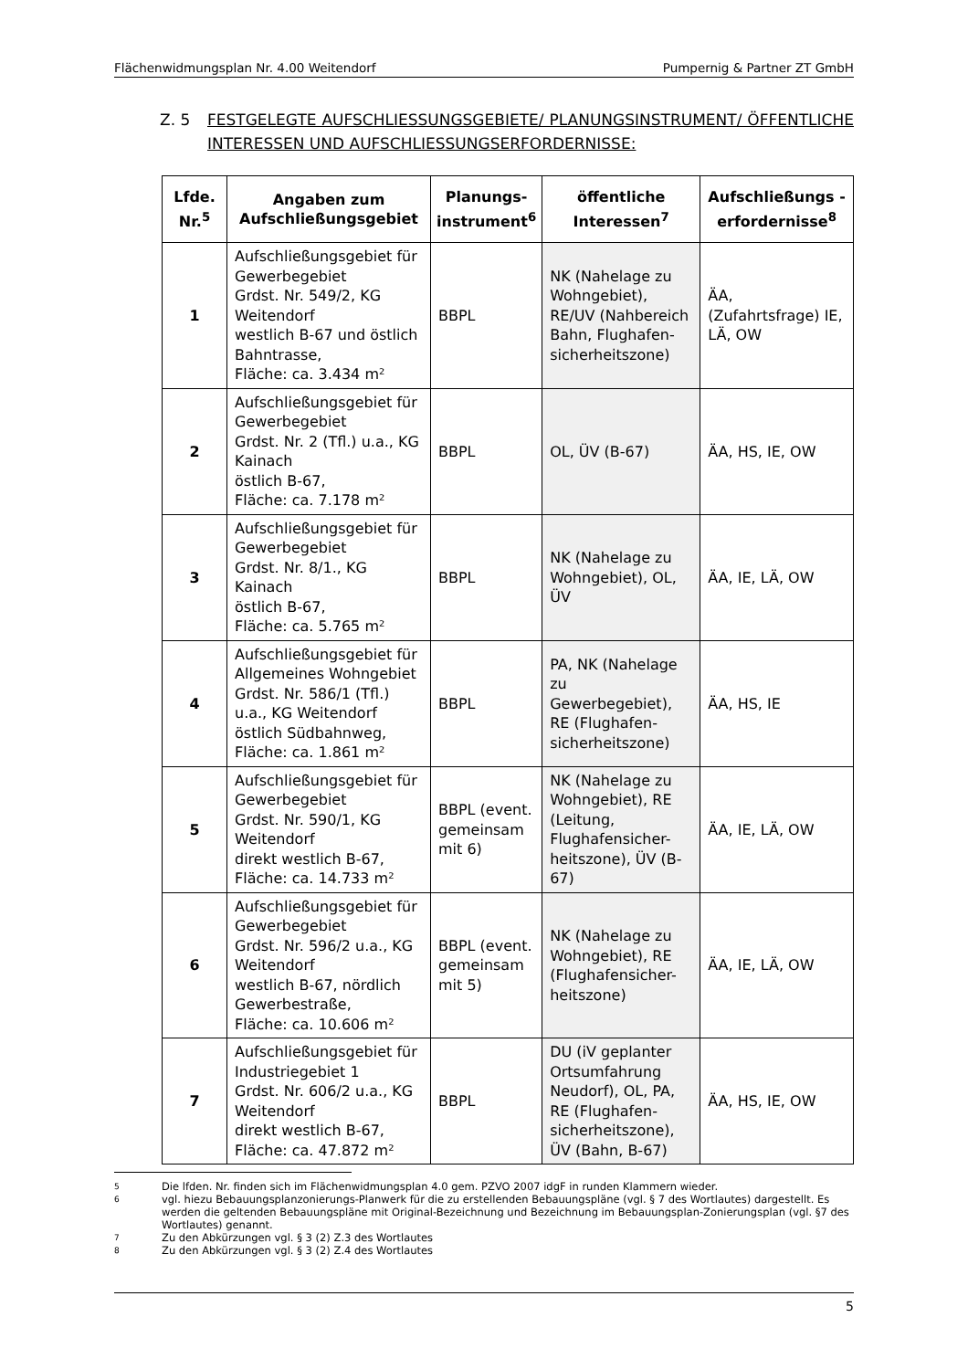Flächenwidmungsplan Nr. 4.00 Weitendorf Pumpernig & Partner ZT GmbH
Z. 5 FESTGELEGTE AUFSCHLIESSUNGSGEBIETE/ PLANUNGSINSTRUMENT/ ÖFFENTLICHE INTERESSEN UND AUFSCHLIESSUNGSERFORDERNISSE:
| Lfde. Nr.<sup>5</sup> | Angaben zum Aufschließungsgebiet | Planungs-instrument<sup>6</sup> | öffentliche Interessen<sup>7</sup> | Aufschließungs -erfordernisse<sup>8</sup> |
| --- | --- | --- | --- | --- |
| 1 | Aufschließungsgebiet für Gewerbegebiet Grdst. Nr. 549/2, KG Weitendorf westlich B-67 und östlich Bahntrasse, Fläche: ca. 3.434 m² | BBPL | NK (Nahelage zu Wohngebiet), RE/UV (Nahbereich Bahn, Flughafen-sicherheitszone) | ÄA, (Zufahrtsfrage) IE, LÄ, OW |
| 2 | Aufschließungsgebiet für Gewerbegebiet Grdst. Nr. 2 (Tfl.) u.a., KG Kainach östlich B-67, Fläche: ca. 7.178 m² | BBPL | OL, ÜV (B-67) | ÄA, HS, IE, OW |
| 3 | Aufschließungsgebiet für Gewerbegebiet Grdst. Nr. 8/1., KG Kainach östlich B-67, Fläche: ca. 5.765 m² | BBPL | NK (Nahelage zu Wohngebiet), OL, ÜV | ÄA, IE, LÄ, OW |
| 4 | Aufschließungsgebiet für Allgemeines Wohngebiet Grdst. Nr. 586/1 (Tfl.) u.a., KG Weitendorf östlich Südbahnweg, Fläche: ca. 1.861 m² | BBPL | PA, NK (Nahelage zu Gewerbegebiet), RE (Flughafen-sicherheitszone) | ÄA, HS, IE |
| 5 | Aufschließungsgebiet für Gewerbegebiet Grdst. Nr. 590/1, KG Weitendorf direkt westlich B-67, Fläche: ca. 14.733 m² | BBPL (event. gemeinsam mit 6) | NK (Nahelage zu Wohngebiet), RE (Leitung, Flughafensicher-heitszone), ÜV (B-67) | ÄA, IE, LÄ, OW |
| 6 | Aufschließungsgebiet für Gewerbegebiet Grdst. Nr. 596/2 u.a., KG Weitendorf westlich B-67, nördlich Gewerbestraße, Fläche: ca. 10.606 m² | BBPL (event. gemeinsam mit 5) | NK (Nahelage zu Wohngebiet), RE (Flughafensicher-heitszone) | ÄA, IE, LÄ, OW |
| 7 | Aufschließungsgebiet für Industriegebiet 1 Grdst. Nr. 606/2 u.a., KG Weitendorf direkt westlich B-67, Fläche: ca. 47.872 m² | BBPL | DU (iV geplanter Ortsumfahrung Neudorf), OL, PA, RE (Flughafen-sicherheitszone), ÜV (Bahn, B-67) | ÄA, HS, IE, OW |
5 Die lfden. Nr. finden sich im Flächenwidmungsplan 4.0 gem. PZVO 2007 idgF in runden Klammern wieder.
6 vgl. hiezu Bebauungsplanzonierungs-Planwerk für die zu erstellenden Bebauungspläne (vgl. § 7 des Wortlautes) dargestellt. Es werden die geltenden Bebauungspläne mit Original-Bezeichnung und Bezeichnung im Bebauungsplan-Zonierungsplan (vgl. §7 des Wortlautes) genannt.
7 Zu den Abkürzungen vgl. § 3 (2) Z.3 des Wortlautes
8 Zu den Abkürzungen vgl. § 3 (2) Z.4 des Wortlautes
5